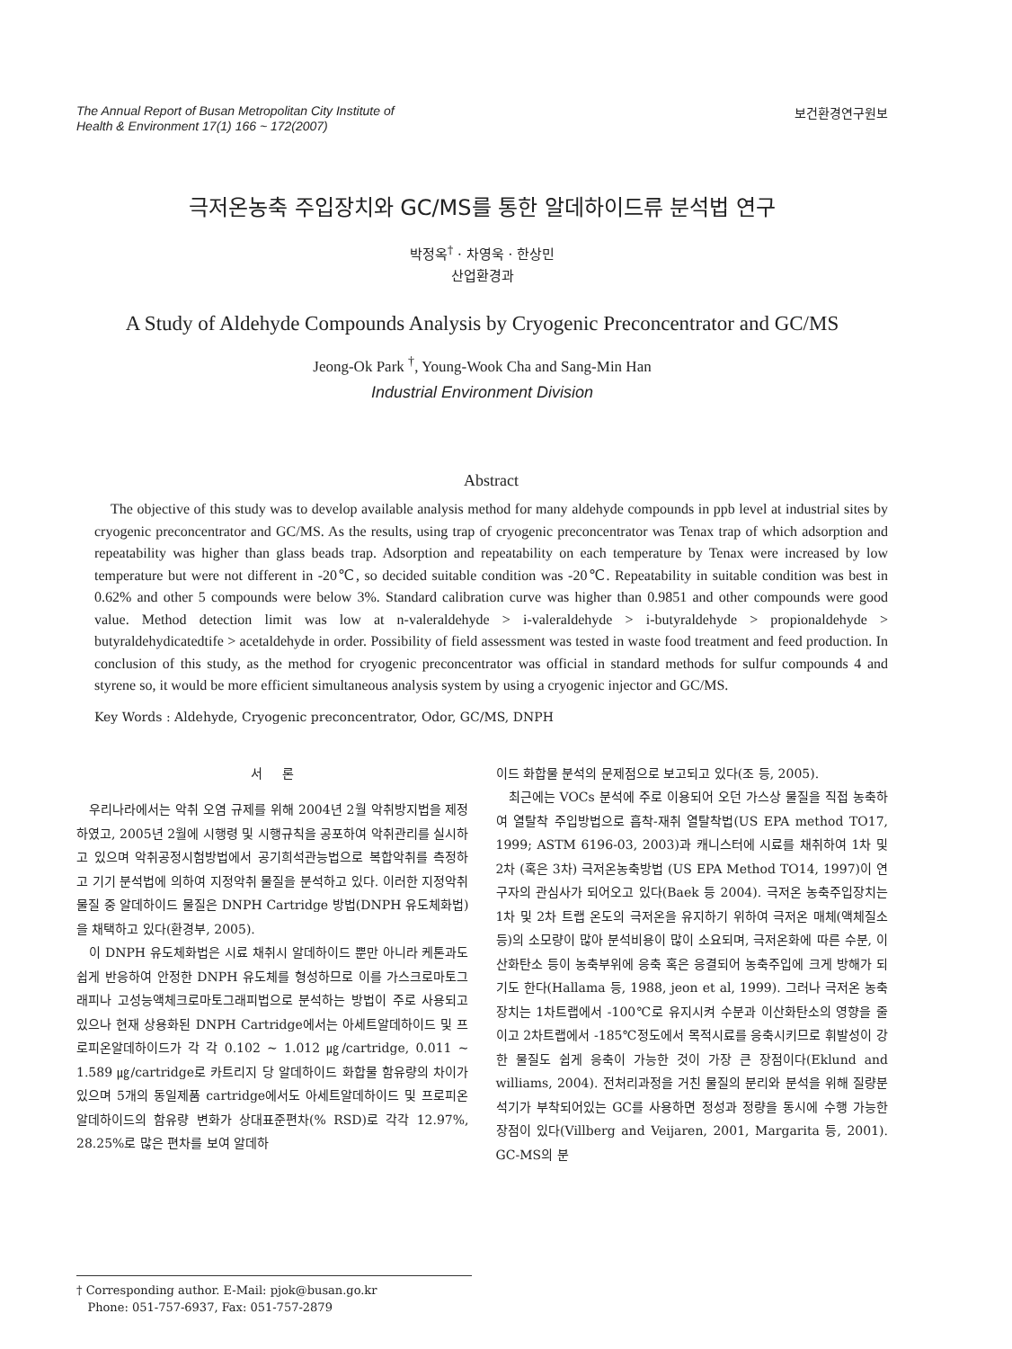The Annual Report of Busan Metropolitan City Institute of
Health & Environment 17(1) 166 ~ 172(2007)
보건환경연구원보
극저온농축 주입장치와 GC/MS를 통한 알데하이드류 분석법 연구
박정옥<sup>†</sup> · 차영욱 · 한상민
산업환경과
A Study of Aldehyde Compounds Analysis by Cryogenic Preconcentrator and GC/MS
Jeong-Ok Park <sup>†</sup>, Young-Wook Cha and Sang-Min Han
Industrial Environment Division
Abstract
The objective of this study was to develop available analysis method for many aldehyde compounds in ppb level at industrial sites by cryogenic preconcentrator and GC/MS. As the results, using trap of cryogenic preconcentrator was Tenax trap of which adsorption and repeatability was higher than glass beads trap. Adsorption and repeatability on each temperature by Tenax were increased by low temperature but were not different in -20℃, so decided suitable condition was -20℃. Repeatability in suitable condition was best in 0.62% and other 5 compounds were below 3%. Standard calibration curve was higher than 0.9851 and other compounds were good value. Method detection limit was low at n-valeraldehyde > i-valeraldehyde > i-butyraldehyde > propionaldehyde > butyraldehydicatedtife > acetaldehyde in order. Possibility of field assessment was tested in waste food treatment and feed production. In conclusion of this study, as the method for cryogenic preconcentrator was official in standard methods for sulfur compounds 4 and styrene so, it would be more efficient simultaneous analysis system by using a cryogenic injector and GC/MS.
Key Words : Aldehyde, Cryogenic preconcentrator, Odor, GC/MS, DNPH
서 론
우리나라에서는 악취 오염 규제를 위해 2004년 2월 악취방지법을 제정하였고, 2005년 2월에 시행령 및 시행규칙을 공포하여 악취관리를 실시하고 있으며 악취공정시험방법에서 공기희석관능법으로 복합악취를 측정하고 기기 분석법에 의하여 지정악취 물질을 분석하고 있다. 이러한 지정악취 물질 중 알데하이드 물질은 DNPH Cartridge 방법(DNPH 유도체화법)을 채택하고 있다(환경부, 2005).
이 DNPH 유도체화법은 시료 채취시 알데하이드 뿐만 아니라 케톤과도 쉽게 반응하여 안정한 DNPH 유도체를 형성하므로 이를 가스크로마토그래피나 고성능액체크로마토그래피법으로 분석하는 방법이 주로 사용되고 있으나 현재 상용화된 DNPH Cartridge에서는 아세트알데하이드 및 프로피온알데하이드가 각 각 0.102 ~ 1.012 ㎍/cartridge, 0.011 ~ 1.589 ㎍/cartridge로 카트리지 당 알데하이드 화합물 함유량의 차이가 있으며 5개의 동일제품 cartridge에서도 아세트알데하이드 및 프로피온알데하이드의 함유량 변화가 상대표준편차(% RSD)로 각각 12.97%, 28.25%로 많은 편차를 보여 알데하
이드 화합물 분석의 문제점으로 보고되고 있다(조 등, 2005).
최근에는 VOCs 분석에 주로 이용되어 오던 가스상 물질을 직접 농축하여 열탈착 주입방법으로 흡착-재취 열탈착법(US EPA method TO17, 1999; ASTM 6196-03, 2003)과 캐니스터에 시료를 채취하여 1차 및 2차 (혹은 3차) 극저온농축방법 (US EPA Method TO14, 1997)이 연구자의 관심사가 되어오고 있다(Baek 등 2004). 극저온 농축주입장치는 1차 및 2차 트랩 온도의 극저온을 유지하기 위하여 극저온 매체(액체질소 등)의 소모량이 많아 분석비용이 많이 소요되며, 극저온화에 따른 수분, 이산화탄소 등이 농축부위에 응축 혹은 응결되어 농축주입에 크게 방해가 되기도 한다(Hallama 등, 1988, jeon et al, 1999). 그러나 극저온 농축장치는 1차트랩에서 -100℃로 유지시켜 수분과 이산화탄소의 영향을 줄이고 2차트랩에서 -185℃정도에서 목적시료를 응축시키므로 휘발성이 강한 물질도 쉽게 응축이 가능한 것이 가장 큰 장점이다(Eklund and williams, 2004). 전처리과정을 거친 물질의 분리와 분석을 위해 질량분석기가 부착되어있는 GC를 사용하면 정성과 정량을 동시에 수행 가능한 장점이 있다(Villberg and Veijaren, 2001, Margarita 등, 2001). GC-MS의 분
† Corresponding author. E-Mail: pjok@busan.go.kr
Phone: 051-757-6937, Fax: 051-757-2879